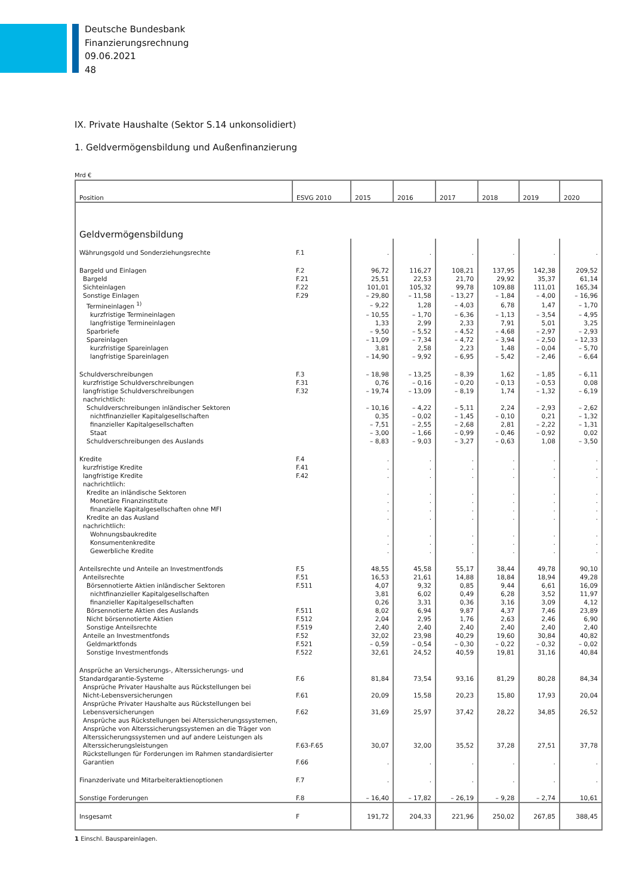Deutsche Bundesbank
Finanzierungsrechnung
09.06.2021
48
IX. Private Haushalte (Sektor S.14 unkonsolidiert)
1. Geldvermögensbildung und Außenfinanzierung
Mrd €
| Position | ESVG 2010 | 2015 | 2016 | 2017 | 2018 | 2019 | 2020 |
| --- | --- | --- | --- | --- | --- | --- | --- |
| Geldvermögensbildung | | | | | | | |
| Währungsgold und Sonderziehungsrechte | F.1 | . | . | . | . | . | . |
| Bargeld und Einlagen | F.2 | 96,72 | 116,27 | 108,21 | 137,95 | 142,38 | 209,52 |
| Bargeld | F.21 | 25,51 | 22,53 | 21,70 | 29,92 | 35,37 | 61,14 |
| Sichteinlagen | F.22 | 101,01 | 105,32 | 99,78 | 109,88 | 111,01 | 165,34 |
| Sonstige Einlagen | F.29 | – 29,80 | – 11,58 | – 13,27 | – 1,84 | – 4,00 | – 16,96 |
| Termineinlagen <sup>1)</sup> | | – 9,22 | 1,28 | – 4,03 | 6,78 | 1,47 | – 1,70 |
| kurzfristige Termineinlagen | | – 10,55 | – 1,70 | – 6,36 | – 1,13 | – 3,54 | – 4,95 |
| langfristige Termineinlagen | | 1,33 | 2,99 | 2,33 | 7,91 | 5,01 | 3,25 |
| Sparbriefe | | – 9,50 | – 5,52 | – 4,52 | – 4,68 | – 2,97 | – 2,93 |
| Spareinlagen | | – 11,09 | – 7,34 | – 4,72 | – 3,94 | – 2,50 | – 12,33 |
| kurzfristige Spareinlagen | | 3,81 | 2,58 | 2,23 | 1,48 | – 0,04 | – 5,70 |
| langfristige Spareinlagen | | – 14,90 | – 9,92 | – 6,95 | – 5,42 | – 2,46 | – 6,64 |
| Schuldverschreibungen | F.3 | – 18,98 | – 13,25 | – 8,39 | 1,62 | – 1,85 | – 6,11 |
| kurzfristige Schuldverschreibungen | F.31 | 0,76 | – 0,16 | – 0,20 | – 0,13 | – 0,53 | 0,08 |
| langfristige Schuldverschreibungen | F.32 | – 19,74 | – 13,09 | – 8,19 | 1,74 | – 1,32 | – 6,19 |
| nachrichtlich: | | | | | | | |
| Schuldverschreibungen inländischer Sektoren | | – 10,16 | – 4,22 | – 5,11 | 2,24 | – 2,93 | – 2,62 |
| nichtfinanzieller Kapitalgesellschaften | | 0,35 | – 0,02 | – 1,45 | – 0,10 | 0,21 | – 1,32 |
| finanzieller Kapitalgesellschaften | | – 7,51 | – 2,55 | – 2,68 | 2,81 | – 2,22 | – 1,31 |
| Staat | | – 3,00 | – 1,66 | – 0,99 | – 0,46 | – 0,92 | 0,02 |
| Schuldverschreibungen des Auslands | | – 8,83 | – 9,03 | – 3,27 | – 0,63 | 1,08 | – 3,50 |
| Kredite | F.4 | . | . | . | . | . | . |
| kurzfristige Kredite | F.41 | . | . | . | . | . | . |
| langfristige Kredite | F.42 | . | . | . | . | . | . |
| nachrichtlich: | | | | | | | |
| Kredite an inländische Sektoren | | . | . | . | . | . | . |
| Monetäre Finanzinstitute | | . | . | . | . | . | . |
| finanzielle Kapitalgesellschaften ohne MFI | | . | . | . | . | . | . |
| Kredite an das Ausland | | . | . | . | . | . | . |
| nachrichtlich: | | | | | | | |
| Wohnungsbaukredite | | . | . | . | . | . | . |
| Konsumentenkredite | | . | . | . | . | . | . |
| Gewerbliche Kredite | | . | . | . | . | . | . |
| Anteilsrechte und Anteile an Investmentfonds | F.5 | 48,55 | 45,58 | 55,17 | 38,44 | 49,78 | 90,10 |
| Anteilsrechte | F.51 | 16,53 | 21,61 | 14,88 | 18,84 | 18,94 | 49,28 |
| Börsennotierte Aktien inländischer Sektoren | F.511 | 4,07 | 9,32 | 0,85 | 9,44 | 6,61 | 16,09 |
| nichtfinanzieller Kapitalgesellschaften | | 3,81 | 6,02 | 0,49 | 6,28 | 3,52 | 11,97 |
| finanzieller Kapitalgesellschaften | | 0,26 | 3,31 | 0,36 | 3,16 | 3,09 | 4,12 |
| Börsennotierte Aktien des Auslands | F.511 | 8,02 | 6,94 | 9,87 | 4,37 | 7,46 | 23,89 |
| Nicht börsennotierte Aktien | F.512 | 2,04 | 2,95 | 1,76 | 2,63 | 2,46 | 6,90 |
| Sonstige Anteilsrechte | F.519 | 2,40 | 2,40 | 2,40 | 2,40 | 2,40 | 2,40 |
| Anteile an Investmentfonds | F.52 | 32,02 | 23,98 | 40,29 | 19,60 | 30,84 | 40,82 |
| Geldmarktfonds | F.521 | – 0,59 | – 0,54 | – 0,30 | – 0,22 | – 0,32 | – 0,02 |
| Sonstige Investmentfonds | F.522 | 32,61 | 24,52 | 40,59 | 19,81 | 31,16 | 40,84 |
| Ansprüche an Versicherungs-, Alterssicherungs- und Standardgarantie-Systeme | F.6 | 81,84 | 73,54 | 93,16 | 81,29 | 80,28 | 84,34 |
| Ansprüche Privater Haushalte aus Rückstellungen bei Nicht-Lebensversicherungen | F.61 | 20,09 | 15,58 | 20,23 | 15,80 | 17,93 | 20,04 |
| Ansprüche Privater Haushalte aus Rückstellungen bei Lebensversicherungen | F.62 | 31,69 | 25,97 | 37,42 | 28,22 | 34,85 | 26,52 |
| Ansprüche aus Rückstellungen bei Alterssicherungssystemen, Ansprüche von Alterssicherungssystemen an die Träger von Alterssicherungssystemen und auf andere Leistungen als Alterssicherungsleistungen | F.63-F.65 | 30,07 | 32,00 | 35,52 | 37,28 | 27,51 | 37,78 |
| Rückstellungen für Forderungen im Rahmen standardisierter Garantien | F.66 | . | . | . | . | . | . |
| Finanzderivate und Mitarbeiteraktienoptionen | F.7 | . | . | . | . | . | . |
| Sonstige Forderungen | F.8 | – 16,40 | – 17,82 | – 26,19 | – 9,28 | – 2,74 | 10,61 |
| Insgesamt | F | 191,72 | 204,33 | 221,96 | 250,02 | 267,85 | 388,45 |
1 Einschl. Bauspareinlagen.